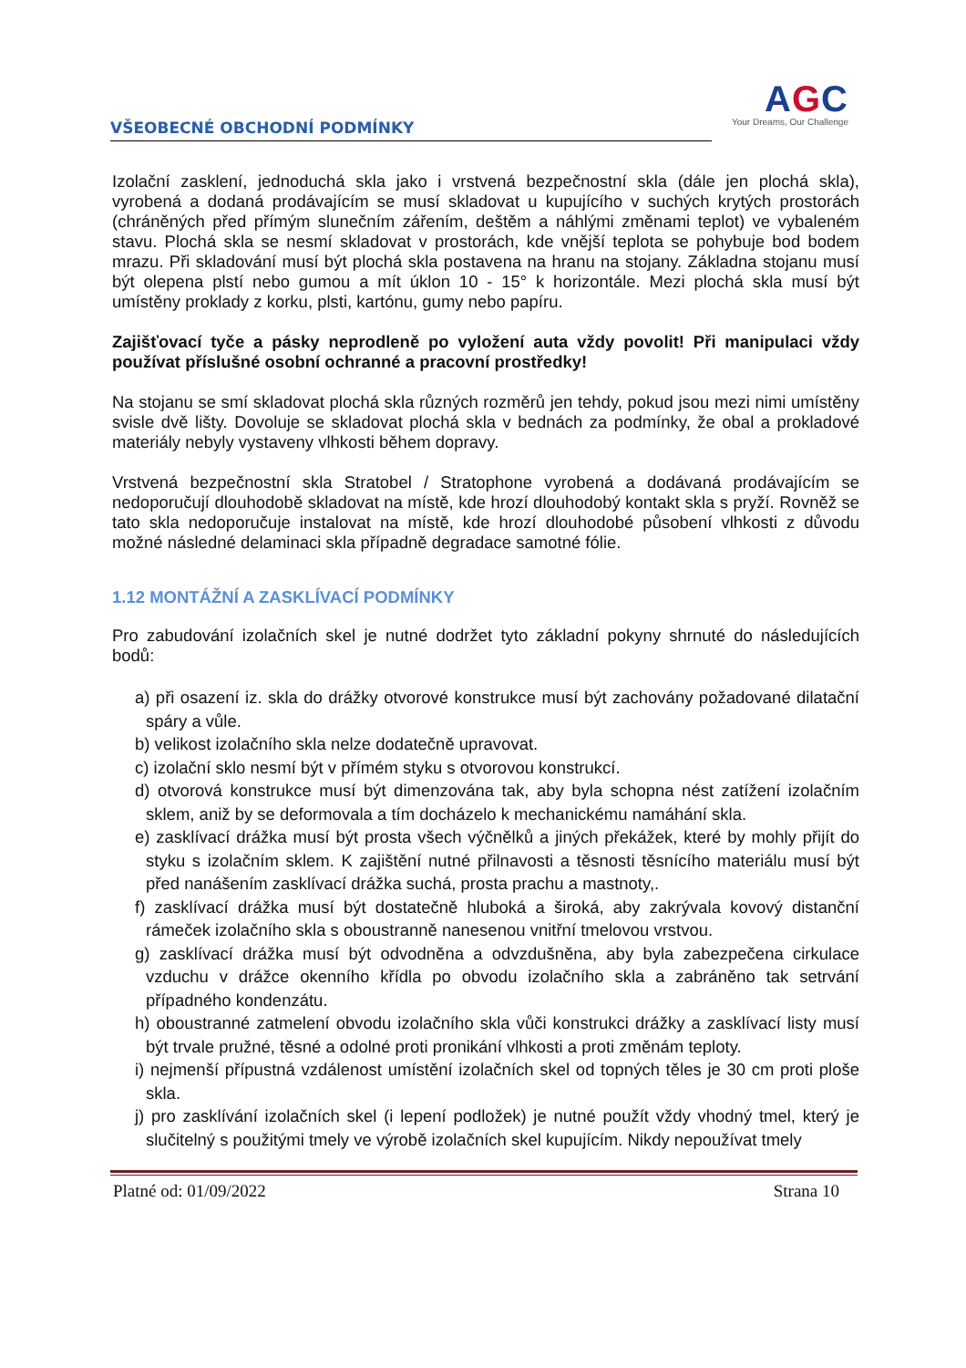VŠEOBECNÉ OBCHODNÍ PODMÍNKY
AGC
Your Dreams, Our Challenge
Izolační zasklení, jednoduchá skla jako i vrstvená bezpečnostní skla (dále jen plochá skla), vyrobená a dodaná prodávajícím se musí skladovat u kupujícího v suchých krytých prostorách (chráněných před přímým slunečním zářením, deštěm a náhlými změnami teplot) ve vybaleném stavu. Plochá skla se nesmí skladovat v prostorách, kde vnější teplota se pohybuje bod bodem mrazu. Při skladování musí být plochá skla postavena na hranu na stojany. Základna stojanu musí být olepena plstí nebo gumou a mít úklon 10 - 15° k horizontále. Mezi plochá skla musí být umístěny proklady z korku, plsti, kartónu, gumy nebo papíru.
Zajišťovací tyče a pásky neprodleně po vyložení auta vždy povolit! Při manipulaci vždy používat příslušné osobní ochranné a pracovní prostředky!
Na stojanu se smí skladovat plochá skla různých rozměrů jen tehdy, pokud jsou mezi nimi umístěny svisle dvě lišty. Dovoluje se skladovat plochá skla v bednách za podmínky, že obal a prokladové materiály nebyly vystaveny vlhkosti během dopravy.
Vrstvená bezpečnostní skla Stratobel / Stratophone vyrobená a dodávaná prodávajícím se nedoporučují dlouhodobě skladovat na místě, kde hrozí dlouhodobý kontakt skla s pryží. Rovněž se tato skla nedoporučuje instalovat na místě, kde hrozí dlouhodobé působení vlhkosti z důvodu možné následné delaminaci skla případně degradace samotné fólie.
1.12 MONTÁŽNÍ A ZASKLÍVACÍ PODMÍNKY
Pro zabudování izolačních skel je nutné dodržet tyto základní pokyny shrnuté do následujících bodů:
a) při osazení iz. skla do drážky otvorové konstrukce musí být zachovány požadované dilatační spáry a vůle.
b) velikost izolačního skla nelze dodatečně upravovat.
c) izolační sklo nesmí být v přímém styku s otvorovou konstrukcí.
d) otvorová konstrukce musí být dimenzována tak, aby byla schopna nést zatížení izolačním sklem, aniž by se deformovala a tím docházelo k mechanickému namáhání skla.
e) zasklívací drážka musí být prosta všech výčnělků a jiných překážek, které by mohly přijít do styku s izolačním sklem. K zajištění nutné přilnavosti a těsnosti těsnícího materiálu musí být před nanášením zasklívací drážka suchá, prosta prachu a mastnoty,.
f) zasklívací drážka musí být dostatečně hluboká a široká, aby zakrývala kovový distanční rámeček izolačního skla s oboustranně nanesenou vnitřní tmelovou vrstvou.
g) zasklívací drážka musí být odvodněna a odvzdušněna, aby byla zabezpečena cirkulace vzduchu v drážce okenního křídla po obvodu izolačního skla a zabráněno tak setrvání případného kondenzátu.
h) oboustranné zatmelení obvodu izolačního skla vůči konstrukci drážky a zasklívací listy musí být trvale pružné, těsné a odolné proti pronikání vlhkosti a proti změnám teploty.
i) nejmenší přípustná vzdálenost umístění izolačních skel od topných těles je 30 cm proti ploše skla.
j) pro zasklívání izolačních skel (i lepení podložek) je nutné použít vždy vhodný tmel, který je slučitelný s použitými tmely ve výrobě izolačních skel kupujícím. Nikdy nepoužívat tmely
Platné od: 01/09/2022 Strana 10